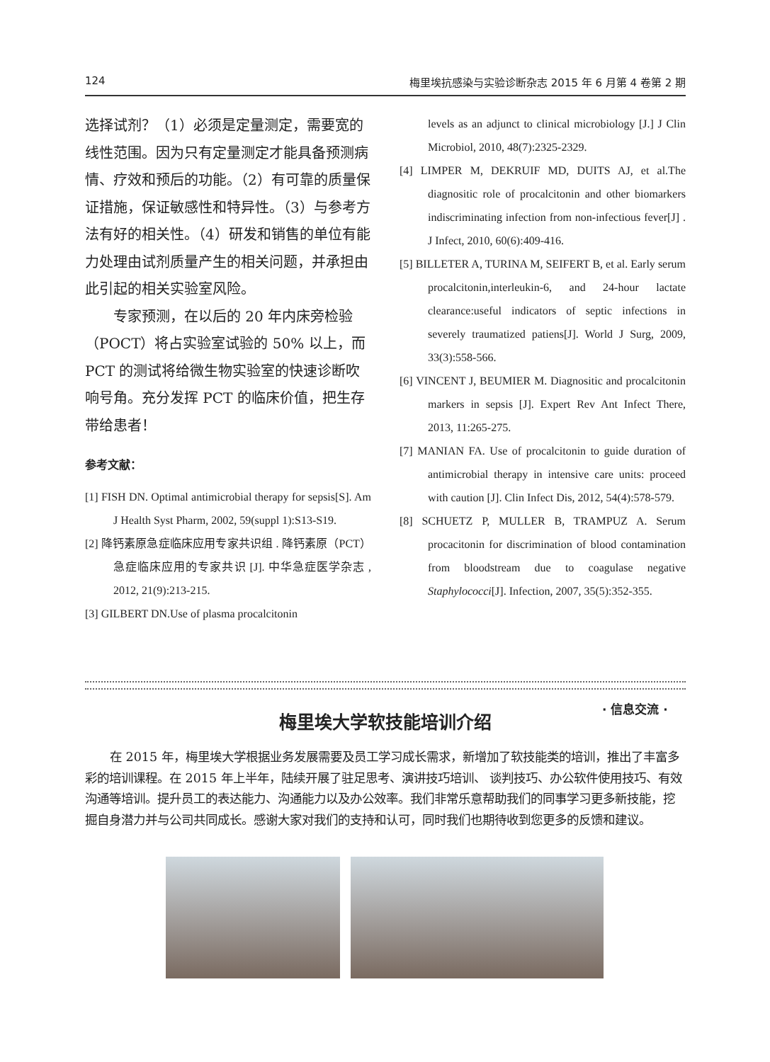124 梅里埃抗感染与实验诊断杂志 2015 年 6 月第 4 卷第 2 期
选择试剂？（1）必须是定量测定，需要宽的线性范围。因为只有定量测定才能具备预测病情、疗效和预后的功能。（2）有可靠的质量保证措施，保证敏感性和特异性。（3）与参考方法有好的相关性。（4）研发和销售的单位有能力处理由试剂质量产生的相关问题，并承担由此引起的相关实验室风险。
专家预测，在以后的 20 年内床旁检验（POCT）将占实验室试验的 50% 以上，而 PCT 的测试将给微生物实验室的快速诊断吹响号角。充分发挥 PCT 的临床价值，把生存带给患者！
参考文献：
[1] FISH DN. Optimal antimicrobial therapy for sepsis[S]. Am J Health Syst Pharm, 2002, 59(suppl 1):S13-S19.
[2] 降钙素原急症临床应用专家共识组 . 降钙素原（PCT）急症临床应用的专家共识 [J]. 中华急症医学杂志 , 2012, 21(9):213-215.
[3] GILBERT DN.Use of plasma procalcitonin
levels as an adjunct to clinical microbiology [J.] J Clin Microbiol, 2010, 48(7):2325-2329.
[4] LIMPER M, DEKRUIF MD, DUITS AJ, et al.The diagnositic role of procalcitonin and other biomarkers indiscriminating infection from non-infectious fever[J] . J Infect, 2010, 60(6):409-416.
[5] BILLETER A, TURINA M, SEIFERT B, et al. Early serum procalcitonin,interleukin-6, and 24-hour lactate clearance:useful indicators of septic infections in severely traumatized patiens[J]. World J Surg, 2009, 33(3):558-566.
[6] VINCENT J, BEUMIER M. Diagnositic and procalcitonin markers in sepsis [J]. Expert Rev Ant Infect There, 2013, 11:265-275.
[7] MANIAN FA. Use of procalcitonin to guide duration of antimicrobial therapy in intensive care units: proceed with caution [J]. Clin Infect Dis, 2012, 54(4):578-579.
[8] SCHUETZ P, MULLER B, TRAMPUZ A. Serum procacitonin for discrimination of blood contamination from bloodstream due to coagulase negative Staphylococci[J]. Infection, 2007, 35(5):352-355.
· 信息交流 ·
梅里埃大学软技能培训介绍
在 2015 年，梅里埃大学根据业务发展需要及员工学习成长需求，新增加了软技能类的培训，推出了丰富多彩的培训课程。在 2015 年上半年，陆续开展了驻足思考、演讲技巧培训、 谈判技巧、办公软件使用技巧、有效沟通等培训。提升员工的表达能力、沟通能力以及办公效率。我们非常乐意帮助我们的同事学习更多新技能，挖掘自身潜力并与公司共同成长。感谢大家对我们的支持和认可，同时我们也期待收到您更多的反馈和建议。